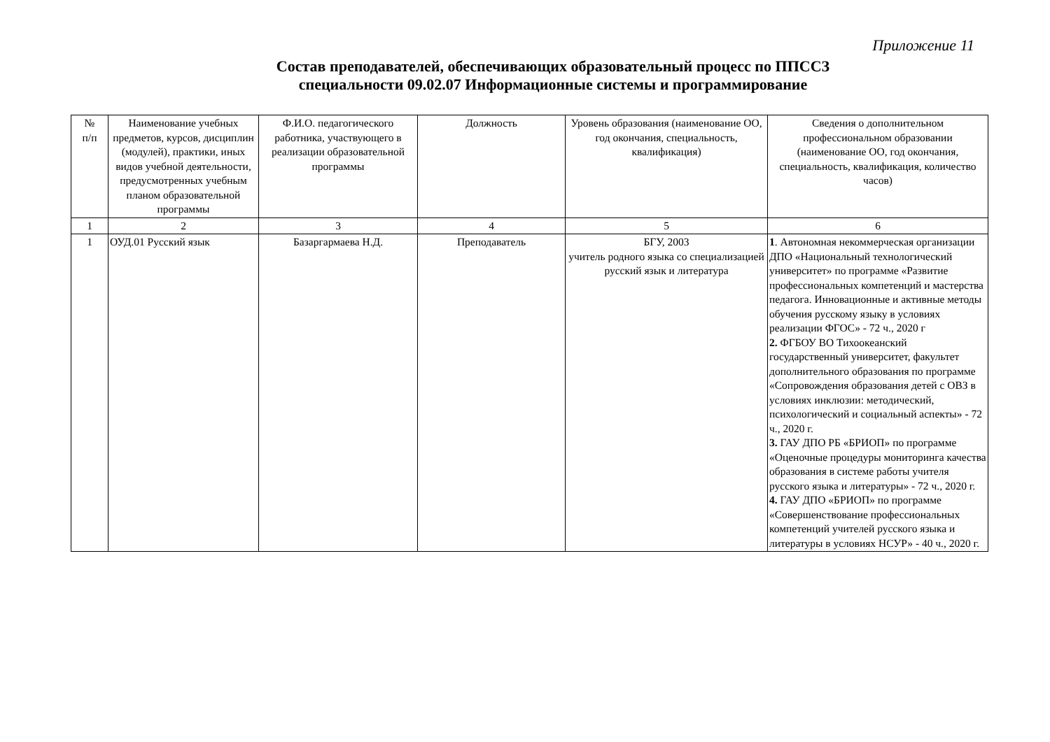Приложение 11
Состав преподавателей, обеспечивающих образовательный процесс по ППССЗ
специальности 09.02.07 Информационные системы и программирование
| № п/п | Наименование учебных предметов, курсов, дисциплин (модулей), практики, иных видов учебной деятельности, предусмотренных учебным планом образовательной программы | Ф.И.О. педагогического работника, участвующего в реализации образовательной программы | Должность | Уровень образования (наименование ОО, год окончания, специальность, квалификация) | Сведения о дополнительном профессиональном образовании (наименование ОО, год окончания, специальность, квалификация, количество часов) |
| --- | --- | --- | --- | --- | --- |
| 1 | 2 | 3 | 4 | 5 | 6 |
| 1 | ОУД.01 Русский язык | Базаргармаева Н.Д. | Преподаватель | БГУ, 2003 учитель родного языка со специализацией русский язык и литература | 1 . Автономная некоммерческая организации ДПО «Национальный технологический университет» по программе «Развитие профессиональных компетенций и мастерства педагога. Инновационные и активные методы обучения русскому языку в условиях реализации ФГОС» - 72 ч., 2020 г 2. ФГБОУ ВО Тихоокеанский государственный университет, факультет дополнительного образования по программе «Сопровождения образования детей с ОВЗ в условиях инклюзии: методический, психологический и социальный аспекты» - 72 ч., 2020 г. 3. ГАУ ДПО РБ «БРИОП» по программе «Оценочные процедуры мониторинга качества образования в системе работы учителя русского языка и литературы» - 72 ч., 2020 г. 4. ГАУ ДПО «БРИОП» по программе «Совершенствование профессиональных компетенций учителей русского языка и литературы в условиях НСУР» - 40 ч., 2020 г. |